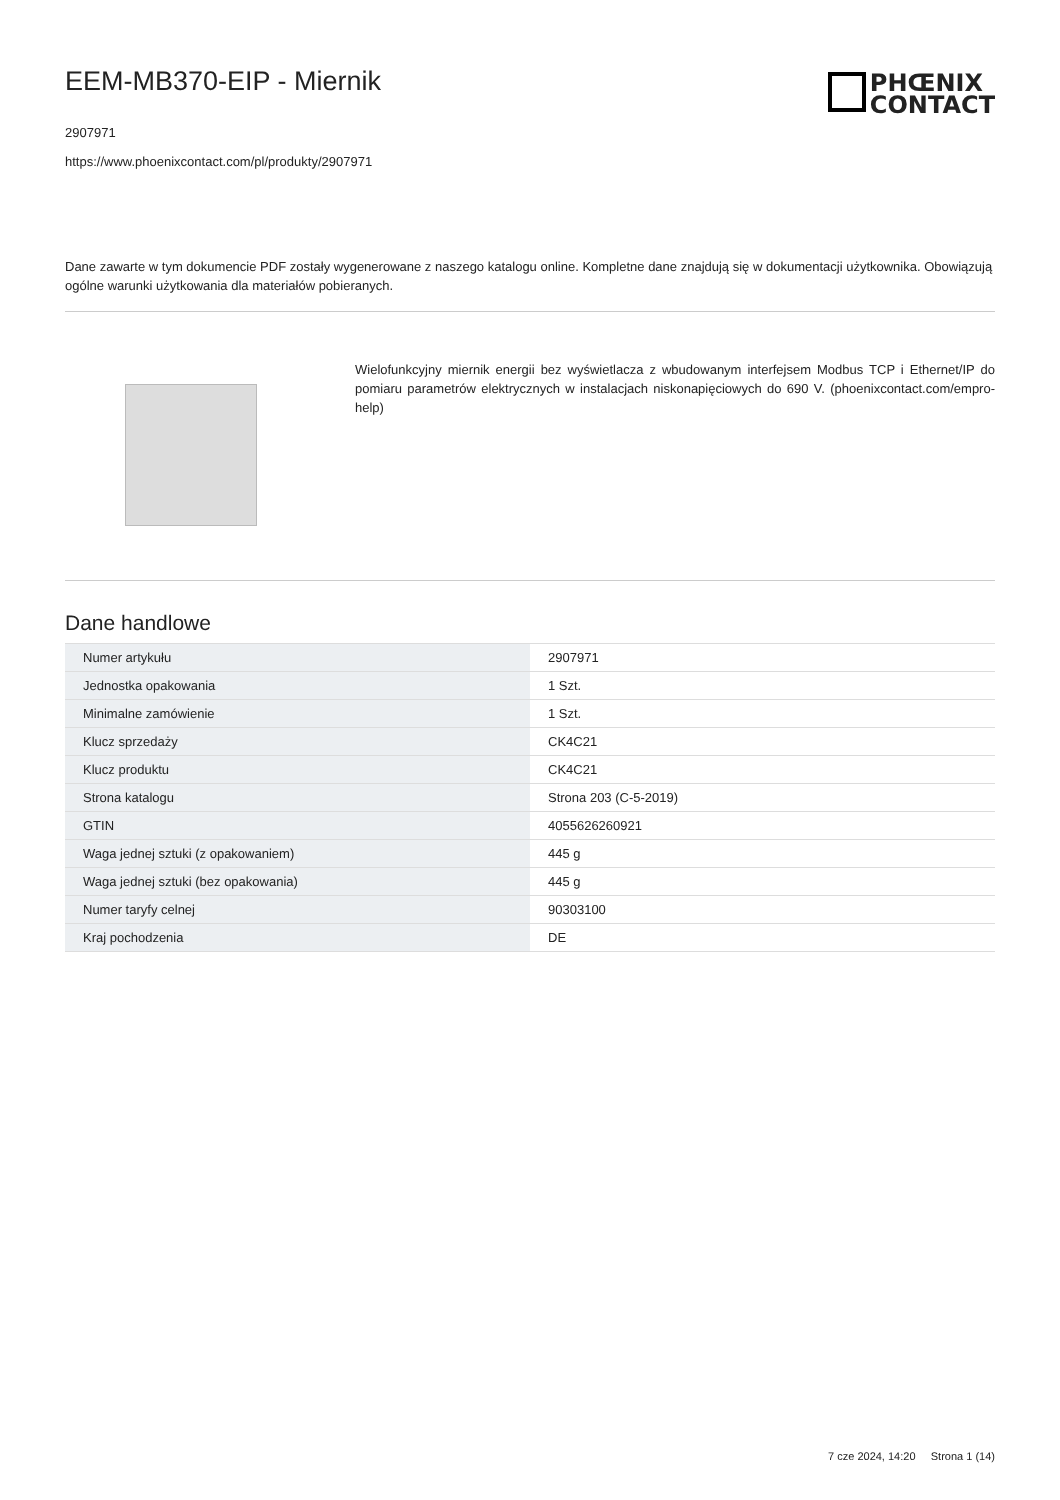EEM-MB370-EIP - Miernik
2907971
https://www.phoenixcontact.com/pl/produkty/2907971
PHŒNIX
CONTACT
Dane zawarte w tym dokumencie PDF zostały wygenerowane z naszego katalogu online. Kompletne dane znajdują się w dokumentacji użytkownika. Obowiązują ogólne warunki użytkowania dla materiałów pobieranych.
Wielofunkcyjny miernik energii bez wyświetlacza z wbudowanym interfejsem Modbus TCP i Ethernet/IP do pomiaru parametrów elektrycznych w instalacjach niskonapięciowych do 690 V. (phoenixcontact.com/empro-help)
Dane handlowe
| Numer artykułu | 2907971 |
| Jednostka opakowania | 1 Szt. |
| Minimalne zamówienie | 1 Szt. |
| Klucz sprzedaży | CK4C21 |
| Klucz produktu | CK4C21 |
| Strona katalogu | Strona 203 (C-5-2019) |
| GTIN | 4055626260921 |
| Waga jednej sztuki (z opakowaniem) | 445 g |
| Waga jednej sztuki (bez opakowania) | 445 g |
| Numer taryfy celnej | 90303100 |
| Kraj pochodzenia | DE |
7 cze 2024, 14:20 Strona 1 (14)